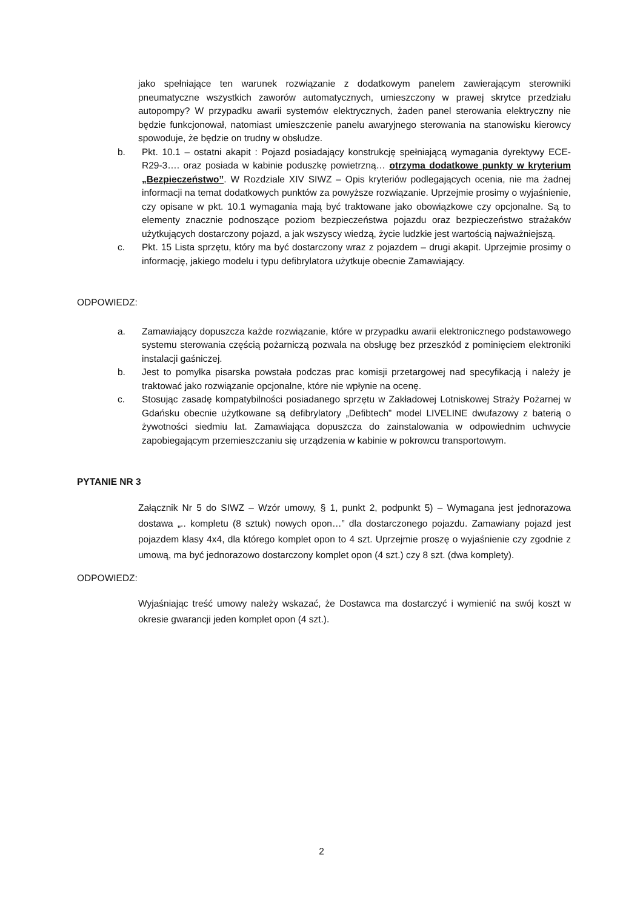jako spełniające ten warunek rozwiązanie z dodatkowym panelem zawierającym sterowniki pneumatyczne wszystkich zaworów automatycznych, umieszczony w prawej skrytce przedziału autopompy? W przypadku awarii systemów elektrycznych, żaden panel sterowania elektryczny nie będzie funkcjonował, natomiast umieszczenie panelu awaryjnego sterowania na stanowisku kierowcy spowoduje, że będzie on trudny w obsłudze.
b. Pkt. 10.1 – ostatni akapit : Pojazd posiadający konstrukcję spełniającą wymagania dyrektywy ECE-R29-3…. oraz posiada w kabinie poduszkę powietrzną… otrzyma dodatkowe punkty w kryterium „Bezpieczeństwo”. W Rozdziale XIV SIWZ – Opis kryteriów podlegających ocenia, nie ma żadnej informacji na temat dodatkowych punktów za powyższe rozwiązanie. Uprzejmie prosimy o wyjaśnienie, czy opisane w pkt. 10.1 wymagania mają być traktowane jako obowiązkowe czy opcjonalne. Są to elementy znacznie podnoszące poziom bezpieczeństwa pojazdu oraz bezpieczeństwo strażaków użytkujących dostarczony pojazd, a jak wszyscy wiedzą, życie ludzkie jest wartością najważniejszą.
c. Pkt. 15 Lista sprzętu, który ma być dostarczony wraz z pojazdem – drugi akapit. Uprzejmie prosimy o informację, jakiego modelu i typu defibrylatora użytkuje obecnie Zamawiający.
ODPOWIEDZ:
a. Zamawiający dopuszcza każde rozwiązanie, które w przypadku awarii elektronicznego podstawowego systemu sterowania częścią pożarniczą pozwala na obsługę bez przeszkód z pominięciem elektroniki instalacji gaśniczej.
b. Jest to pomyłka pisarska powstała podczas prac komisji przetargowej nad specyfikacją i należy je traktować jako rozwiązanie opcjonalne, które nie wpłynie na ocenę.
c. Stosując zasadę kompatybilności posiadanego sprzętu w Zakładowej Lotniskowej Straży Pożarnej w Gdańsku obecnie użytkowane są defibrylatory „Defibtech” model LIVELINE dwufazowy z baterią o żywotności siedmiu lat. Zamawiająca dopuszcza do zainstalowania w odpowiednim uchwycie zapobiegającym przemieszczaniu się urządzenia w kabinie w pokrowcu transportowym.
PYTANIE NR 3
Załącznik Nr 5 do SIWZ – Wzór umowy, § 1, punkt 2, podpunkt 5) – Wymagana jest jednorazowa dostawa „.. kompletu (8 sztuk) nowych opon…” dla dostarczonego pojazdu. Zamawiany pojazd jest pojazdem klasy 4x4, dla którego komplet opon to 4 szt. Uprzejmie proszę o wyjaśnienie czy zgodnie z umową, ma być jednorazowo dostarczony komplet opon (4 szt.) czy 8 szt. (dwa komplety).
ODPOWIEDZ:
Wyjaśniając treść umowy należy wskazać, że Dostawca ma dostarczyć i wymienić na swój koszt w okresie gwarancji jeden komplet opon (4 szt.).
2